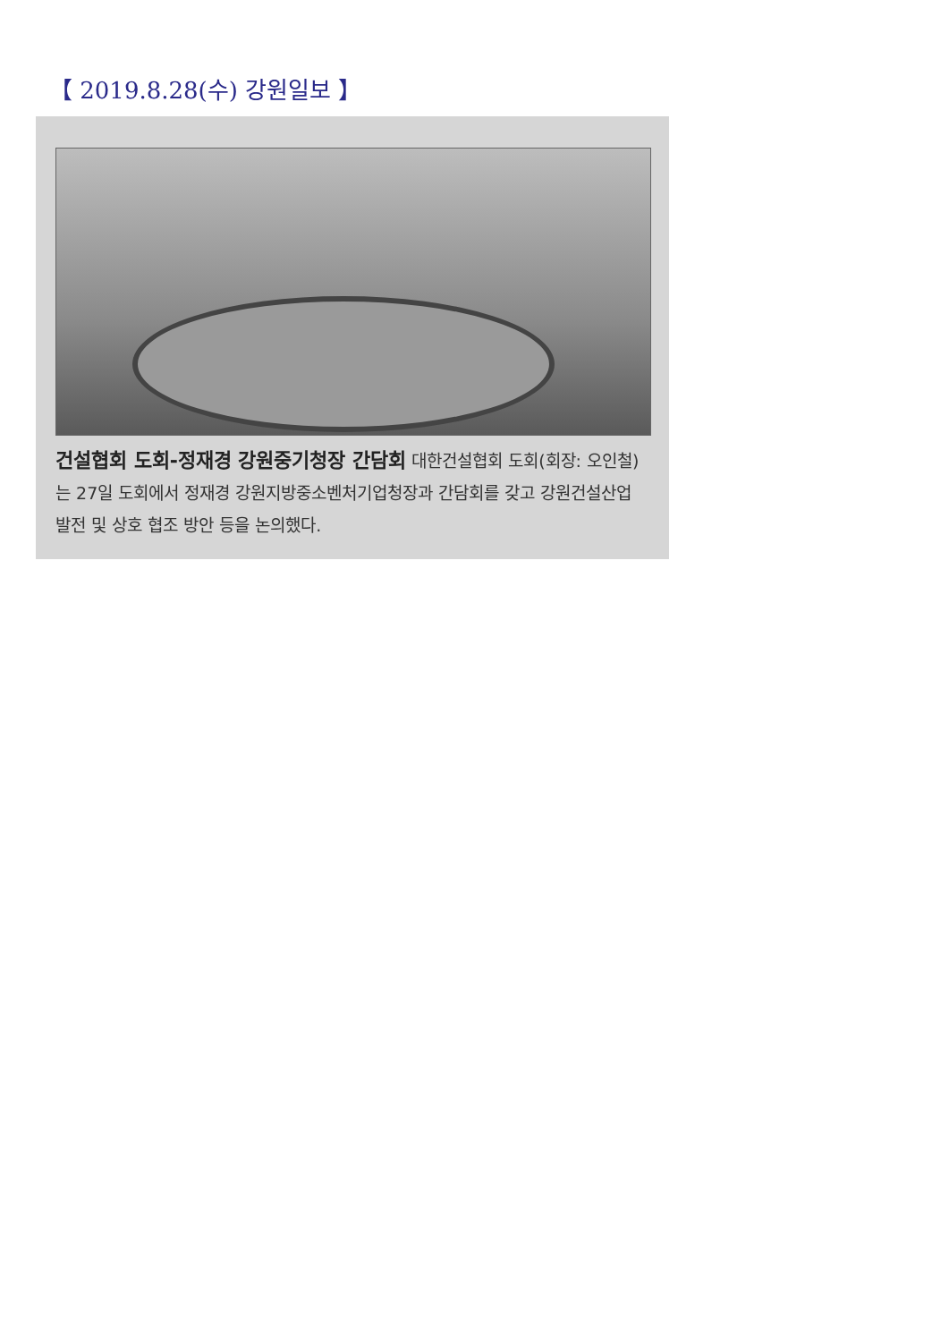【 2019.8.28(수) 강원일보 】
건설협회 도회-정재경 강원중기청장 간담회 대한건설협회 도회(회장: 오인철)는 27일 도회에서 정재경 강원지방중소벤처기업청장과 간담회를 갖고 강원건설산업 발전 및 상호 협조 방안 등을 논의했다.